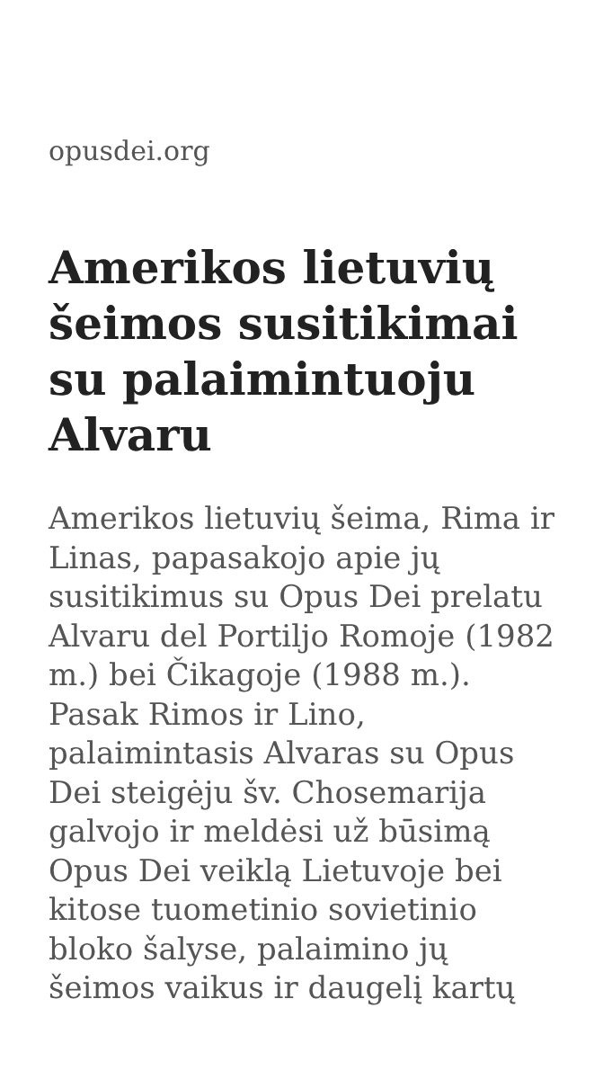opusdei.org
Amerikos lietuvių šeimos susitikimai su palaimintuoju Alvaru
Amerikos lietuvių šeima, Rima ir Linas, papasakojo apie jų susitikimus su Opus Dei prelatu Alvaru del Portiljo Romoje (1982 m.) bei Čikagoje (1988 m.). Pasak Rimos ir Lino, palaimintasis Alvaras su Opus Dei steigėju šv. Chosemarija galvojo ir meldėsi už būsimą Opus Dei veiklą Lietuvoje bei kitose tuometinio sovietinio bloko šalyse, palaimino jų šeimos vaikus ir daugelį kartų